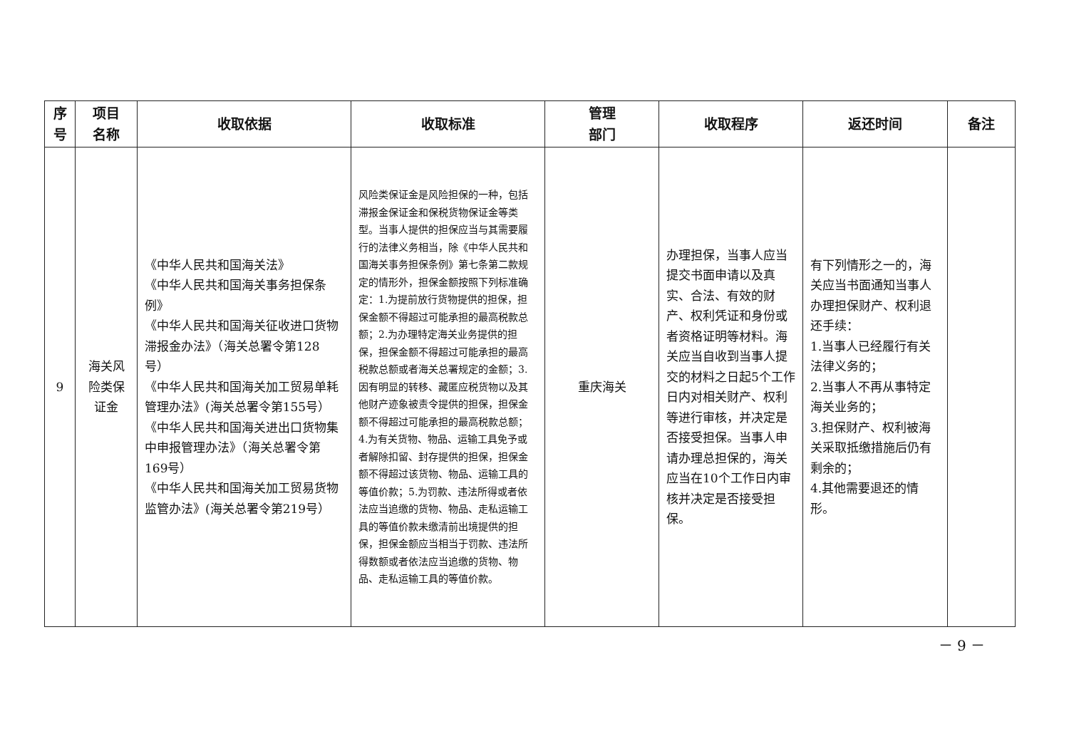| 序 号 | 项目 名称 | 收取依据 | 收取标准 | 管理 部门 | 收取程序 | 返还时间 | 备注 |
| --- | --- | --- | --- | --- | --- | --- | --- |
| 9 | 海关风险类保证金 | 《中华人民共和国海关法》 《中华人民共和国海关事务担保条例》 《中华人民共和国海关征收进口货物滞报金办法》（海关总署令第128号） 《中华人民共和国海关加工贸易单耗管理办法》(海关总署令第155号） 《中华人民共和国海关进出口货物集中申报管理办法》（海关总署令第169号） 《中华人民共和国海关加工贸易货物监管办法》(海关总署令第219号） | 风险类保证金是风险担保的一种，包括滞报金保证金和保税货物保证金等类型。当事人提供的担保应当与其需要履行的法律义务相当，除《中华人民共和国海关事务担保条例》第七条第二款规定的情形外，担保金额按照下列标准确定：1.为提前放行货物提供的担保，担保金额不得超过可能承担的最高税款总额；2.为办理特定海关业务提供的担保，担保金额不得超过可能承担的最高税款总额或者海关总署规定的金额；3.因有明显的转移、藏匿应税货物以及其他财产迹象被责令提供的担保，担保金额不得超过可能承担的最高税款总额；4.为有关货物、物品、运输工具免予或者解除扣留、封存提供的担保，担保金额不得超过该货物、物品、运输工具的等值价款；5.为罚款、违法所得或者依法应当追缴的货物、物品、走私运输工具的等值价款未缴清前出境提供的担保，担保金额应当相当于罚款、违法所得数额或者依法应当追缴的货物、物品、走私运输工具的等值价款。 | 重庆海关 | 办理担保，当事人应当提交书面申请以及真实、合法、有效的财产、权利凭证和身份或者资格证明等材料。海关应当自收到当事人提交的材料之日起5个工作日内对相关财产、权利等进行审核，并决定是否接受担保。当事人申请办理总担保的，海关应当在10个工作日内审核并决定是否接受担保。 | 有下列情形之一的，海关应当书面通知当事人办理担保财产、权利退还手续： 1.当事人已经履行有关法律义务的； 2.当事人不再从事特定海关业务的； 3.担保财产、权利被海关采取抵缴措施后仍有剩余的； 4.其他需要退还的情形。 | |
－ 9 －